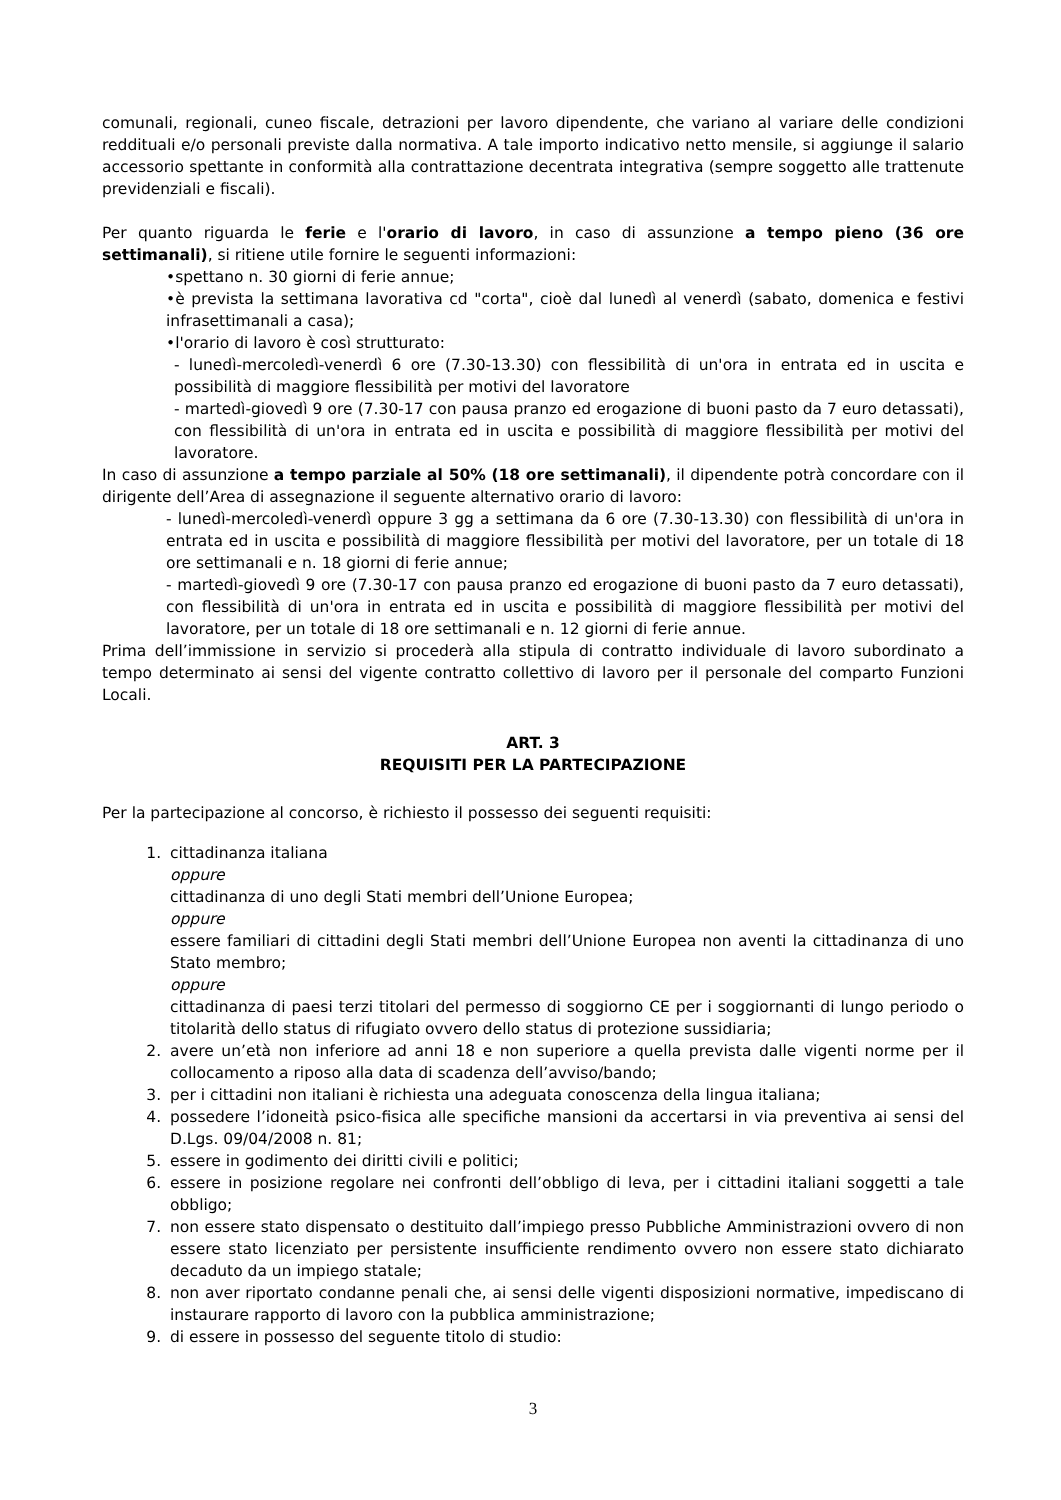comunali, regionali, cuneo fiscale, detrazioni per lavoro dipendente, che variano al variare delle condizioni reddituali e/o personali previste dalla normativa. A tale importo indicativo netto mensile, si aggiunge il salario accessorio spettante in conformità alla contrattazione decentrata integrativa (sempre soggetto alle trattenute previdenziali e fiscali).
Per quanto riguarda le ferie e l'orario di lavoro, in caso di assunzione a tempo pieno (36 ore settimanali), si ritiene utile fornire le seguenti informazioni:
•spettano n. 30 giorni di ferie annue;
•è prevista la settimana lavorativa cd "corta", cioè dal lunedì al venerdì (sabato, domenica e festivi infrasettimanali a casa);
•l'orario di lavoro è così strutturato:
- lunedì-mercoledì-venerdì 6 ore (7.30-13.30) con flessibilità di un'ora in entrata ed in uscita e possibilità di maggiore flessibilità per motivi del lavoratore
- martedì-giovedì 9 ore (7.30-17 con pausa pranzo ed erogazione di buoni pasto da 7 euro detassati), con flessibilità di un'ora in entrata ed in uscita e possibilità di maggiore flessibilità per motivi del lavoratore.
In caso di assunzione a tempo parziale al 50% (18 ore settimanali), il dipendente potrà concordare con il dirigente dell’Area di assegnazione il seguente alternativo orario di lavoro:
- lunedì-mercoledì-venerdì oppure 3 gg a settimana da 6 ore (7.30-13.30) con flessibilità di un'ora in entrata ed in uscita e possibilità di maggiore flessibilità per motivi del lavoratore, per un totale di 18 ore settimanali e n. 18 giorni di ferie annue;
- martedì-giovedì 9 ore (7.30-17 con pausa pranzo ed erogazione di buoni pasto da 7 euro detassati), con flessibilità di un'ora in entrata ed in uscita e possibilità di maggiore flessibilità per motivi del lavoratore, per un totale di 18 ore settimanali e n. 12 giorni di ferie annue.
Prima dell’immissione in servizio si procederà alla stipula di contratto individuale di lavoro subordinato a tempo determinato ai sensi del vigente contratto collettivo di lavoro per il personale del comparto Funzioni Locali.
ART. 3
REQUISITI PER LA PARTECIPAZIONE
Per la partecipazione al concorso, è richiesto il possesso dei seguenti requisiti:
1. cittadinanza italiana
oppure
cittadinanza di uno degli Stati membri dell’Unione Europea;
oppure
essere familiari di cittadini degli Stati membri dell’Unione Europea non aventi la cittadinanza di uno Stato membro;
oppure
cittadinanza di paesi terzi titolari del permesso di soggiorno CE per i soggiornanti di lungo periodo o titolarità dello status di rifugiato ovvero dello status di protezione sussidiaria;
2. avere un’età non inferiore ad anni 18 e non superiore a quella prevista dalle vigenti norme per il collocamento a riposo alla data di scadenza dell’avviso/bando;
3. per i cittadini non italiani è richiesta una adeguata conoscenza della lingua italiana;
4. possedere l’idoneità psico-fisica alle specifiche mansioni da accertarsi in via preventiva ai sensi del D.Lgs. 09/04/2008 n. 81;
5. essere in godimento dei diritti civili e politici;
6. essere in posizione regolare nei confronti dell’obbligo di leva, per i cittadini italiani soggetti a tale obbligo;
7. non essere stato dispensato o destituito dall’impiego presso Pubbliche Amministrazioni ovvero di non essere stato licenziato per persistente insufficiente rendimento ovvero non essere stato dichiarato decaduto da un impiego statale;
8. non aver riportato condanne penali che, ai sensi delle vigenti disposizioni normative, impediscano di instaurare rapporto di lavoro con la pubblica amministrazione;
9. di essere in possesso del seguente titolo di studio:
3